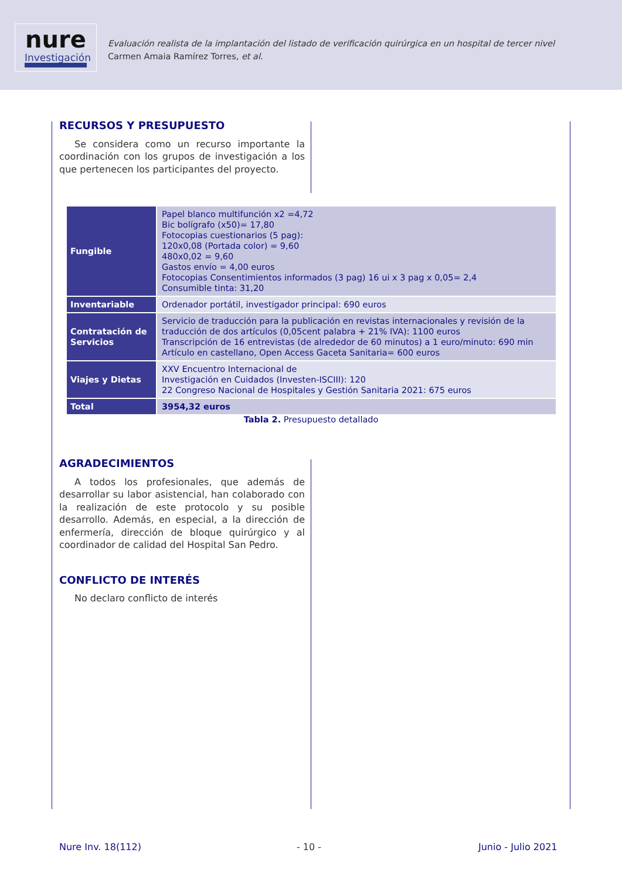nure
Investigación
Evaluación realista de la implantación del listado de verificación quirúrgica en un hospital de tercer nivel
Carmen Amaia Ramírez Torres, et al.
RECURSOS Y PRESUPUESTO
Se considera como un recurso importante la coordinación con los grupos de investigación a los que pertenecen los participantes del proyecto.
| Fungible | Papel blanco multifunción x2 =4,72 Bic bolígrafo (x50)= 17,80 Fotocopias cuestionarios (5 pag): 120x0,08 (Portada color) = 9,60 480x0,02 = 9,60 Gastos envío = 4,00 euros Fotocopias Consentimientos informados (3 pag) 16 ui x 3 pag x 0,05= 2,4 Consumible tinta: 31,20 |
| Inventariable | Ordenador portátil, investigador principal: 690 euros |
| Contratación de Servicios | Servicio de traducción para la publicación en revistas internacionales y revisión de la traducción de dos artículos (0,05cent palabra + 21% IVA): 1100 euros Transcripción de 16 entrevistas (de alrededor de 60 minutos) a 1 euro/minuto: 690 min Artículo en castellano, Open Access Gaceta Sanitaria= 600 euros |
| Viajes y Dietas | XXV Encuentro Internacional de Investigación en Cuidados (Investen-ISCIII): 120 22 Congreso Nacional de Hospitales y Gestión Sanitaria 2021: 675 euros |
| Total | 3954,32 euros |
Tabla 2. Presupuesto detallado
AGRADECIMIENTOS
A todos los profesionales, que además de desarrollar su labor asistencial, han colaborado con la realización de este protocolo y su posible desarrollo. Además, en especial, a la dirección de enfermería, dirección de bloque quirúrgico y al coordinador de calidad del Hospital San Pedro.
CONFLICTO DE INTERÉS
No declaro conflicto de interés
Nure Inv. 18(112) - 10 - Junio - Julio 2021